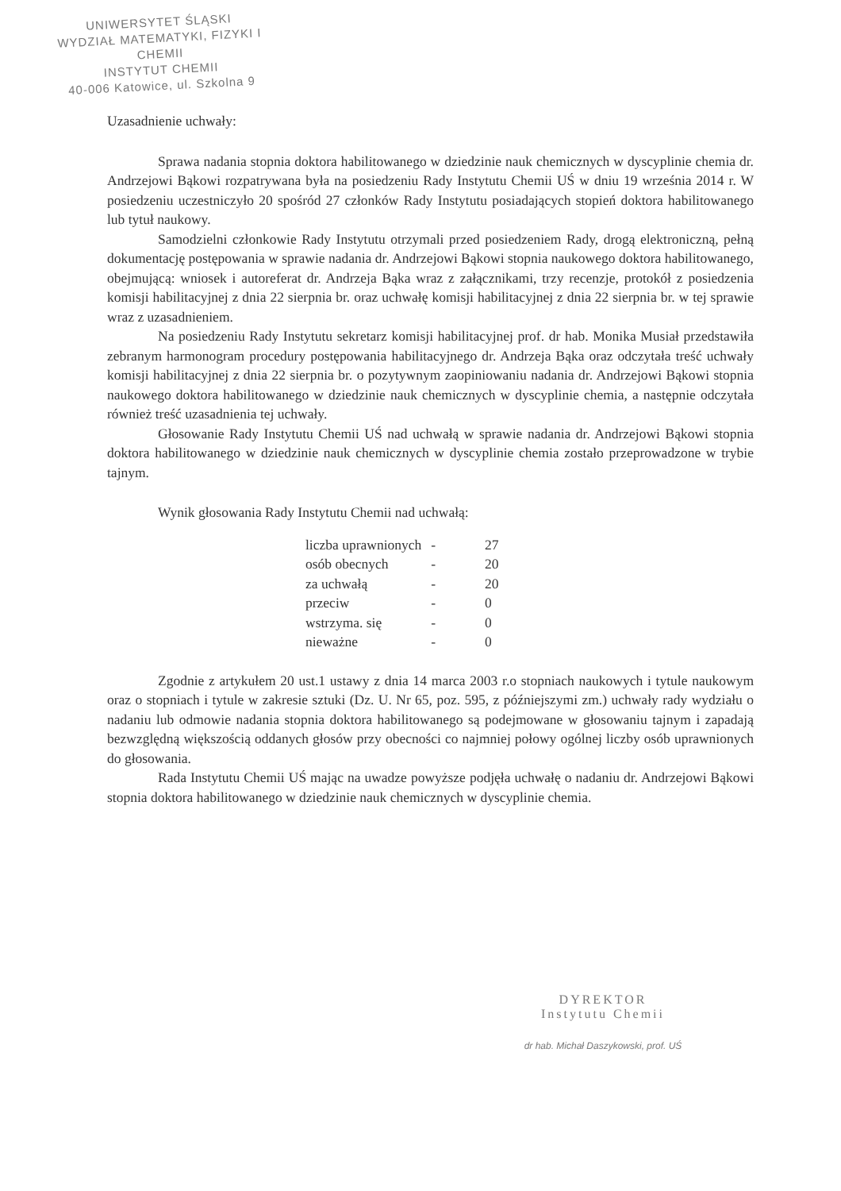UNIWERSYTET ŚLĄSKI
WYDZIAŁ MATEMATYKI, FIZYKI I CHEMII
INSTYTUT CHEMII
40-006 Katowice, ul. Szkolna 9
Uzasadnienie uchwały:
Sprawa nadania stopnia doktora habilitowanego w dziedzinie nauk chemicznych w dyscyplinie chemia dr. Andrzejowi Bąkowi rozpatrywana była na posiedzeniu Rady Instytutu Chemii UŚ w dniu 19 września 2014 r. W posiedzeniu uczestniczyło 20 spośród 27 członków Rady Instytutu posiadających stopień doktora habilitowanego lub tytuł naukowy.
Samodzielni członkowie Rady Instytutu otrzymali przed posiedzeniem Rady, drogą elektroniczną, pełną dokumentację postępowania w sprawie nadania dr. Andrzejowi Bąkowi stopnia naukowego doktora habilitowanego, obejmującą: wniosek i autoreferat dr. Andrzeja Bąka wraz z załącznikami, trzy recenzje, protokół z posiedzenia komisji habilitacyjnej z dnia 22 sierpnia br. oraz uchwałę komisji habilitacyjnej z dnia 22 sierpnia br. w tej sprawie wraz z uzasadnieniem.
Na posiedzeniu Rady Instytutu sekretarz komisji habilitacyjnej prof. dr hab. Monika Musiał przedstawiła zebranym harmonogram procedury postępowania habilitacyjnego dr. Andrzeja Bąka oraz odczytała treść uchwały komisji habilitacyjnej z dnia 22 sierpnia br. o pozytywnym zaopiniowaniu nadania dr. Andrzejowi Bąkowi stopnia naukowego doktora habilitowanego w dziedzinie nauk chemicznych w dyscyplinie chemia, a następnie odczytała również treść uzasadnienia tej uchwały.
Głosowanie Rady Instytutu Chemii UŚ nad uchwałą w sprawie nadania dr. Andrzejowi Bąkowi stopnia doktora habilitowanego w dziedzinie nauk chemicznych w dyscyplinie chemia zostało przeprowadzone w trybie tajnym.
Wynik głosowania Rady Instytutu Chemii nad uchwałą:
| liczba uprawnionych | - | 27 |
| osób obecnych | - | 20 |
| za uchwałą | - | 20 |
| przeciw | - | 0 |
| wstrzyma. się | - | 0 |
| nieważne | - | 0 |
Zgodnie z artykułem 20 ust.1 ustawy z dnia 14 marca 2003 r.o stopniach naukowych i tytule naukowym oraz o stopniach i tytule w zakresie sztuki (Dz. U. Nr 65, poz. 595, z późniejszymi zm.) uchwały rady wydziału o nadaniu lub odmowie nadania stopnia doktora habilitowanego są podejmowane w głosowaniu tajnym i zapadają bezwzględną większością oddanych głosów przy obecności co najmniej połowy ogólnej liczby osób uprawnionych do głosowania.
Rada Instytutu Chemii UŚ mając na uwadze powyższe podjęła uchwałę o nadaniu dr. Andrzejowi Bąkowi stopnia doktora habilitowanego w dziedzinie nauk chemicznych w dyscyplinie chemia.
DYREKTOR
Instytutu Chemii
dr hab. Michał Daszykowski, prof. UŚ